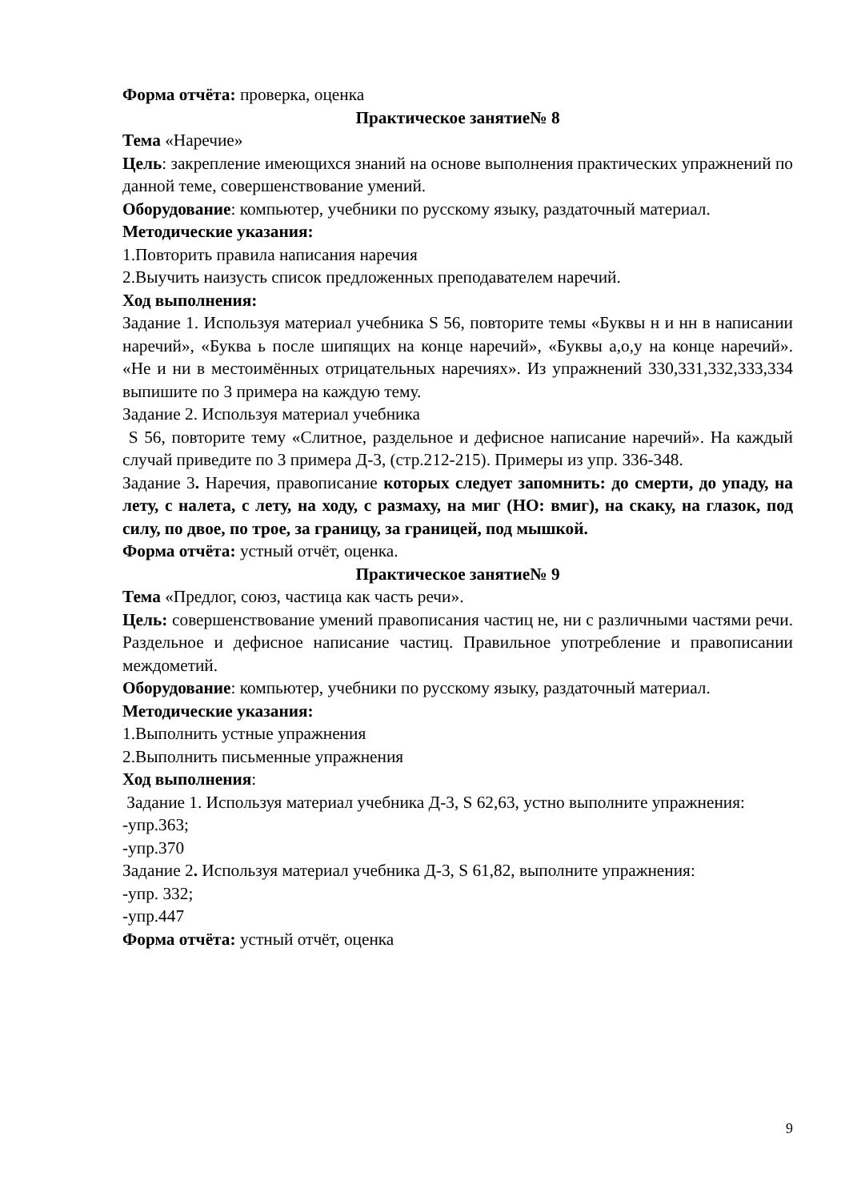Форма отчёта: проверка, оценка
Практическое занятие№ 8
Тема «Наречие»
Цель: закрепление имеющихся знаний на основе выполнения практических упражнений по данной теме, совершенствование умений.
Оборудование: компьютер, учебники по русскому языку, раздаточный материал.
Методические указания:
1.Повторить правила написания наречия
2.Выучить наизусть список предложенных преподавателем наречий.
Ход выполнения:
Задание 1. Используя материал учебника S 56, повторите темы «Буквы н и нн в написании наречий», «Буква ь после шипящих на конце наречий», «Буквы а,о,у на конце наречий». «Не и ни в местоимённых отрицательных наречиях». Из упражнений 330,331,332,333,334 выпишите по 3 примера на каждую тему.
Задание 2. Используя материал учебника
S 56, повторите тему «Слитное, раздельное и дефисное написание наречий». На каждый случай приведите по 3 примера Д-3, (стр.212-215). Примеры из упр. 336-348.
Задание 3. Наречия, правописание которых следует запомнить: до смерти, до упаду, на лету, с налета, с лету, на ходу, с размаху, на миг (НО: вмиг), на скаку, на глазок, под силу, по двое, по трое, за границу, за границей, под мышкой.
Форма отчёта: устный отчёт, оценка.
Практическое занятие№ 9
Тема «Предлог, союз, частица как часть речи».
Цель: совершенствование умений правописания частиц не, ни с различными частями речи. Раздельное и дефисное написание частиц. Правильное употребление и правописании междометий.
Оборудование: компьютер, учебники по русскому языку, раздаточный материал.
Методические указания:
1.Выполнить устные упражнения
2.Выполнить письменные упражнения
Ход выполнения:
Задание 1. Используя материал учебника Д-3, S 62,63, устно выполните упражнения:
-упр.363;
-упр.370
Задание 2. Используя материал учебника Д-3, S 61,82, выполните упражнения:
-упр. 332;
-упр.447
Форма отчёта: устный отчёт, оценка
9